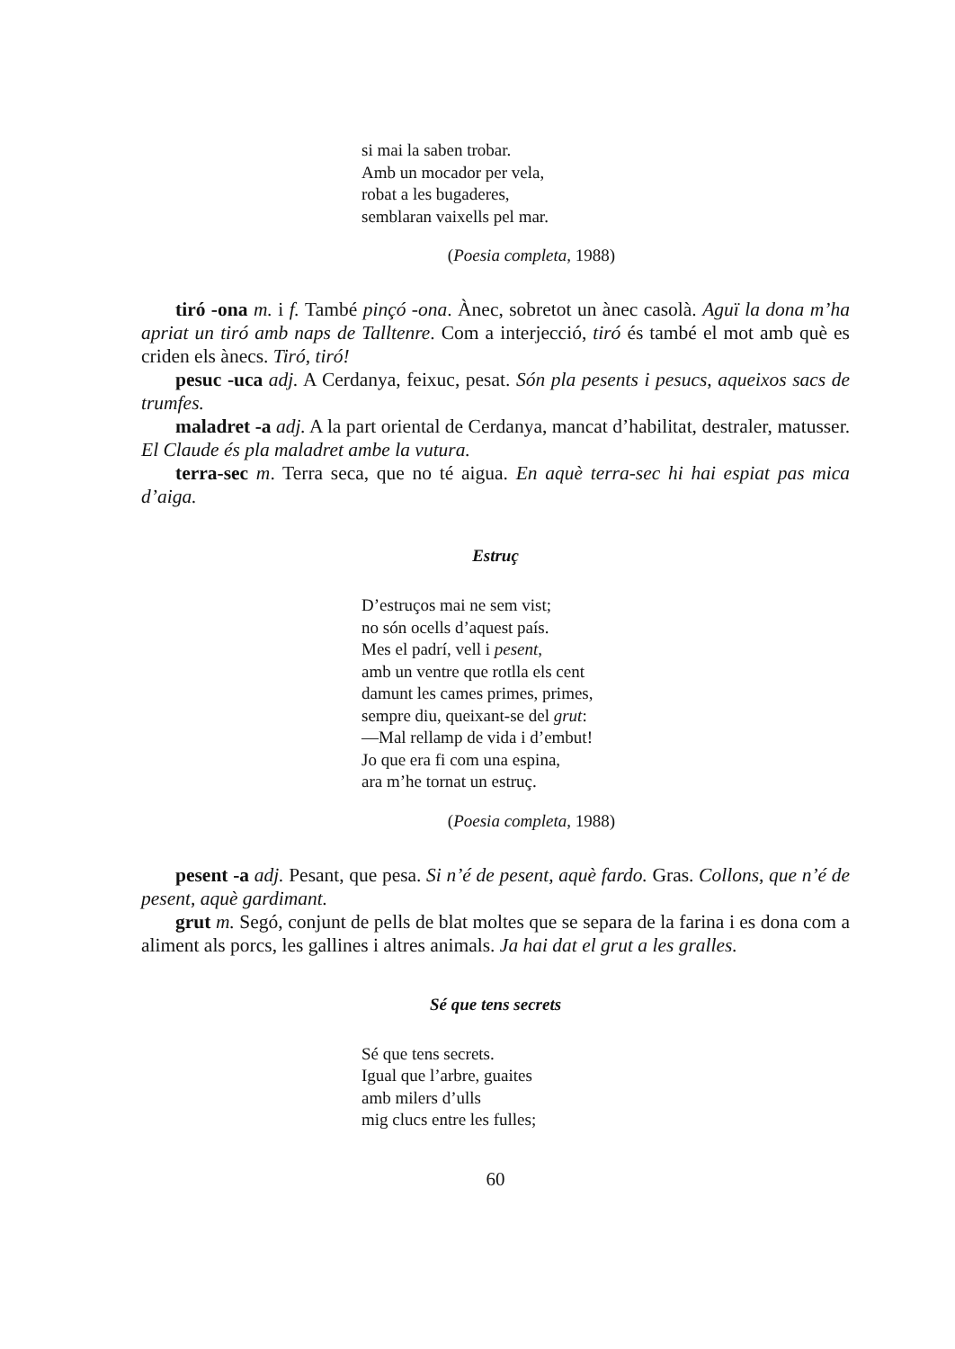si mai la saben trobar.
Amb un mocador per vela,
robat a les bugaderes,
semblaran vaixells pel mar.
(Poesia completa, 1988)
tiró -ona m. i f. També pinçó -ona. Ànec, sobretot un ànec casolà. Aguï la dona m’ha apriat un tiró amb naps de Talltenre. Com a interjecció, tiró és també el mot amb què es criden els ànecs. Tiró, tiró!
pesuc -uca adj. A Cerdanya, feixuc, pesat. Són pla pesents i pesucs, aqueixos sacs de trumfes.
maladret -a adj. A la part oriental de Cerdanya, mancat d’habilitat, destraler, matusser. El Claude és pla maladret ambe la vutura.
terra-sec m. Terra seca, que no té aigua. En aquè terra-sec hi hai espiat pas mica d’aiga.
Estruç
D’estruços mai ne sem vist;
no són ocells d’aquest país.
Mes el padrí, vell i pesent,
amb un ventre que rotlla els cent
damunt les cames primes, primes,
sempre diu, queixant-se del grut:
—Mal rellamp de vida i d’embut!
Jo que era fi com una espina,
ara m’he tornat un estruç.
(Poesia completa, 1988)
pesent -a adj. Pesant, que pesa. Si n’é de pesent, aquè fardo. Gras. Collons, que n’é de pesent, aquè gardimant.
grut m. Segó, conjunt de pells de blat moltes que se separa de la farina i es dona com a aliment als porcs, les gallines i altres animals. Ja hai dat el grut a les gralles.
Sé que tens secrets
Sé que tens secrets.
Igual que l’arbre, guaites
amb milers d’ulls
mig clucs entre les fulles;
60